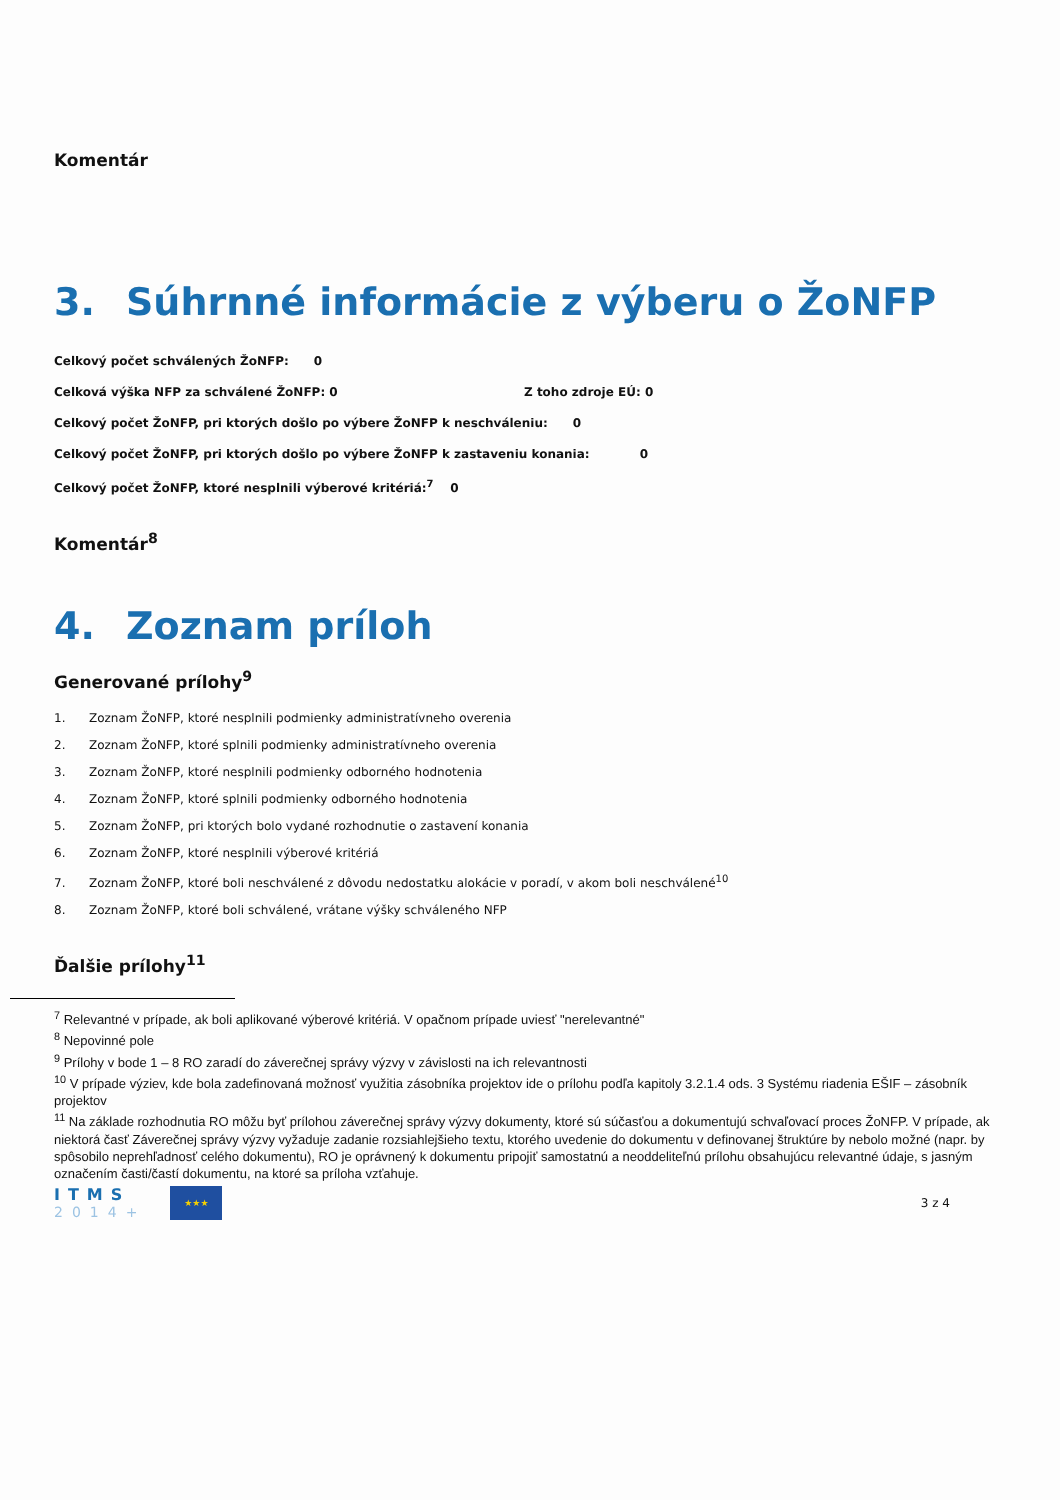Komentár
3. Súhrnné informácie z výberu o ŽoNFP
Celkový počet schválených ŽoNFP: 0
Celková výška NFP za schválené ŽoNFP: 0 Z toho zdroje EÚ: 0
Celkový počet ŽoNFP, pri ktorých došlo po výbere ŽoNFP k neschváleniu: 0
Celkový počet ŽoNFP, pri ktorých došlo po výbere ŽoNFP k zastaveniu konania: 0
Celkový počet ŽoNFP, ktoré nesplnili výberové kritériá:<sup>7</sup> 0
Komentár<sup>8</sup>
4. Zoznam príloh
Generované prílohy<sup>9</sup>
1. Zoznam ŽoNFP, ktoré nesplnili podmienky administratívneho overenia
2. Zoznam ŽoNFP, ktoré splnili podmienky administratívneho overenia
3. Zoznam ŽoNFP, ktoré nesplnili podmienky odborného hodnotenia
4. Zoznam ŽoNFP, ktoré splnili podmienky odborného hodnotenia
5. Zoznam ŽoNFP, pri ktorých bolo vydané rozhodnutie o zastavení konania
6. Zoznam ŽoNFP, ktoré nesplnili výberové kritériá
7. Zoznam ŽoNFP, ktoré boli neschválené z dôvodu nedostatku alokácie v poradí, v akom boli neschválené<sup>10</sup>
8. Zoznam ŽoNFP, ktoré boli schválené, vrátane výšky schváleného NFP
Ďalšie prílohy<sup>11</sup>
<sup>7</sup> Relevantné v prípade, ak boli aplikované výberové kritériá. V opačnom prípade uviesť "nerelevantné"
<sup>8</sup> Nepovinné pole
<sup>9</sup> Prílohy v bode 1 – 8 RO zaradí do záverečnej správy výzvy v závislosti na ich relevantnosti
<sup>10</sup> V prípade výziev, kde bola zadefinovaná možnosť využitia zásobníka projektov ide o prílohu podľa kapitoly 3.2.1.4 ods. 3 Systému riadenia EŠIF – zásobník projektov
<sup>11</sup> Na základe rozhodnutia RO môžu byť prílohou záverečnej správy výzvy dokumenty, ktoré sú súčasťou a dokumentujú schvaľovací proces ŽoNFP. V prípade, ak niektorá časť Záverečnej správy výzvy vyžaduje zadanie rozsiahlejšieho textu, ktorého uvedenie do dokumentu v definovanej štruktúre by nebolo možné (napr. by spôsobilo neprehľadnosť celého dokumentu), RO je oprávnený k dokumentu pripojiť samostatnú a neoddeliteľnú prílohu obsahujúcu relevantné údaje, s jasným označením časti/častí dokumentu, na ktoré sa príloha vzťahuje.
ITMS
2014+
★★★
3 z 4